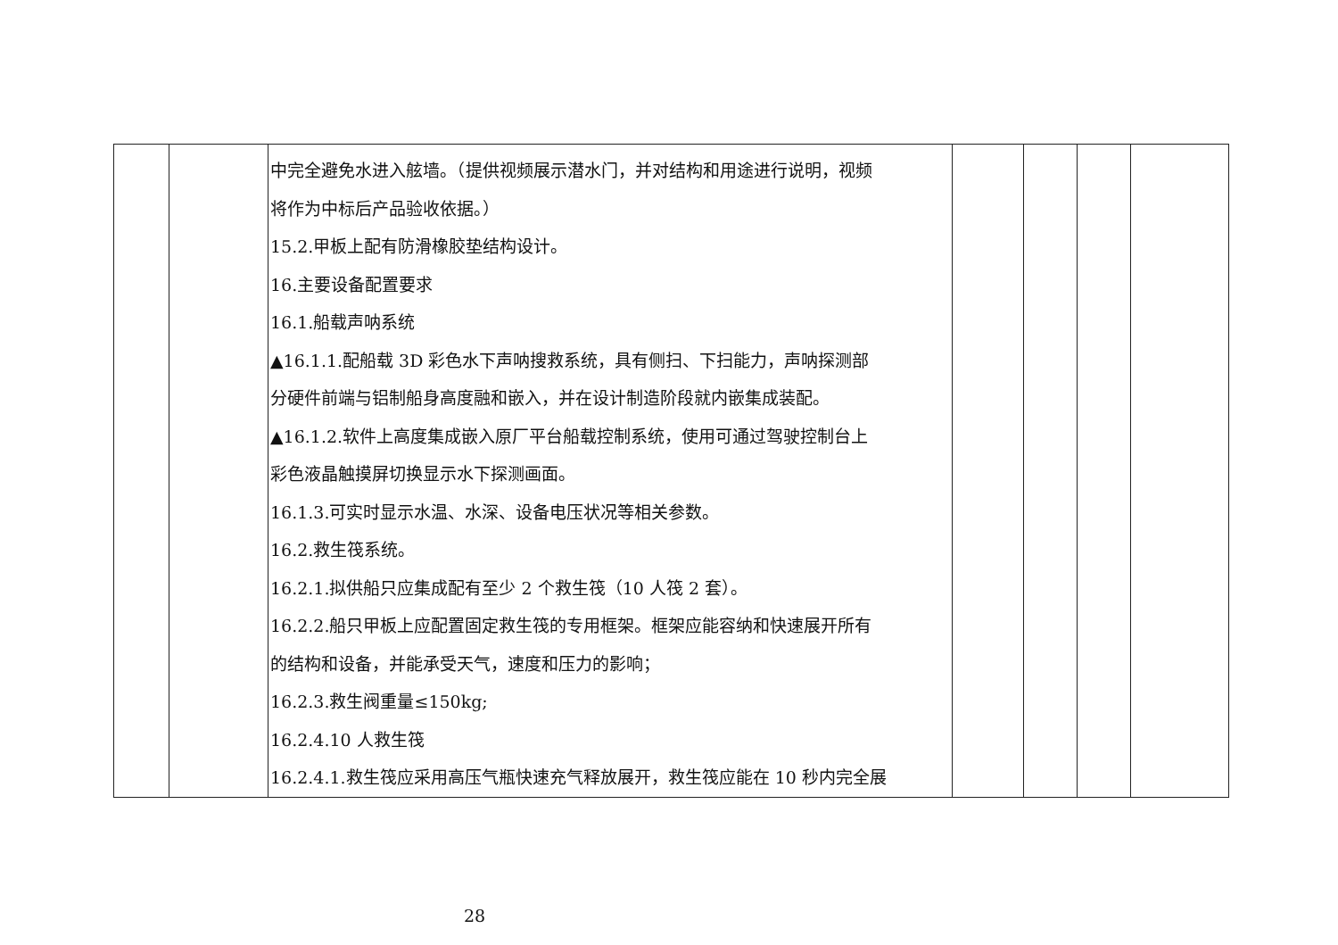| | | 中完全避免水进入舷墙。（提供视频展示潜水门，并对结构和用途进行说明，视频 将作为中标后产品验收依据。） 15.2.甲板上配有防滑橡胶垫结构设计。 16.主要设备配置要求 16.1.船载声呐系统 ▲16.1.1.配船载 3D 彩色水下声呐搜救系统，具有侧扫、下扫能力，声呐探测部 分硬件前端与铝制船身高度融和嵌入，并在设计制造阶段就内嵌集成装配。 ▲16.1.2.软件上高度集成嵌入原厂平台船载控制系统，使用可通过驾驶控制台上 彩色液晶触摸屏切换显示水下探测画面。 16.1.3.可实时显示水温、水深、设备电压状况等相关参数。 16.2.救生筏系统。 16.2.1.拟供船只应集成配有至少 2 个救生筏（10 人筏 2 套）。 16.2.2.船只甲板上应配置固定救生筏的专用框架。框架应能容纳和快速展开所有 的结构和设备，并能承受天气，速度和压力的影响； 16.2.3.救生阀重量≤150kg; 16.2.4.10 人救生筏 16.2.4.1.救生筏应采用高压气瓶快速充气释放展开，救生筏应能在 10 秒内完全展 | | | | |
28